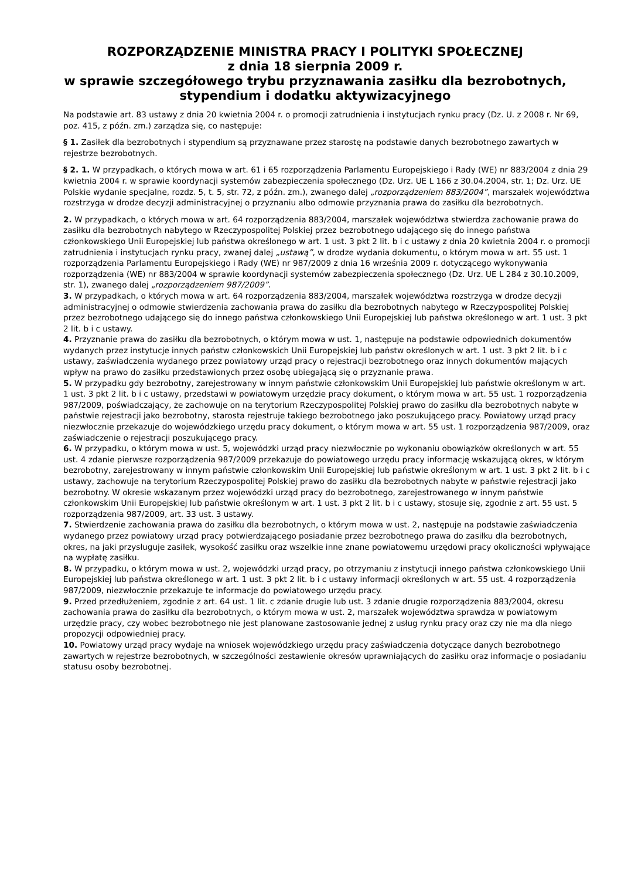ROZPORZĄDZENIE MINISTRA PRACY I POLITYKI SPOŁECZNEJ
z dnia 18 sierpnia 2009 r.
w sprawie szczegółowego trybu przyznawania zasiłku dla bezrobotnych, stypendium i dodatku aktywizacyjnego
Na podstawie art. 83 ustawy z dnia 20 kwietnia 2004 r. o promocji zatrudnienia i instytucjach rynku pracy (Dz. U. z 2008 r. Nr 69, poz. 415, z późn. zm.) zarządza się, co następuje:
§ 1. Zasiłek dla bezrobotnych i stypendium są przyznawane przez starostę na podstawie danych bezrobotnego zawartych w rejestrze bezrobotnych.
§ 2. 1. W przypadkach, o których mowa w art. 61 i 65 rozporządzenia Parlamentu Europejskiego i Rady (WE) nr 883/2004 z dnia 29 kwietnia 2004 r. w sprawie koordynacji systemów zabezpieczenia społecznego (Dz. Urz. UE L 166 z 30.04.2004, str. 1; Dz. Urz. UE Polskie wydanie specjalne, rozdz. 5, t. 5, str. 72, z późn. zm.), zwanego dalej „rozporządzeniem 883/2004”, marszałek województwa rozstrzyga w drodze decyzji administracyjnej o przyznaniu albo odmowie przyznania prawa do zasiłku dla bezrobotnych.
2. W przypadkach, o których mowa w art. 64 rozporządzenia 883/2004, marszałek województwa stwierdza zachowanie prawa do zasiłku dla bezrobotnych nabytego w Rzeczypospolitej Polskiej przez bezrobotnego udającego się do innego państwa członkowskiego Unii Europejskiej lub państwa określonego w art. 1 ust. 3 pkt 2 lit. b i c ustawy z dnia 20 kwietnia 2004 r. o promocji zatrudnienia i instytucjach rynku pracy, zwanej dalej „ustawą”, w drodze wydania dokumentu, o którym mowa w art. 55 ust. 1 rozporządzenia Parlamentu Europejskiego i Rady (WE) nr 987/2009 z dnia 16 września 2009 r. dotyczącego wykonywania rozporządzenia (WE) nr 883/2004 w sprawie koordynacji systemów zabezpieczenia społecznego (Dz. Urz. UE L 284 z 30.10.2009, str. 1), zwanego dalej „rozporządzeniem 987/2009”.
3. W przypadkach, o których mowa w art. 64 rozporządzenia 883/2004, marszałek województwa rozstrzyga w drodze decyzji administracyjnej o odmowie stwierdzenia zachowania prawa do zasiłku dla bezrobotnych nabytego w Rzeczypospolitej Polskiej przez bezrobotnego udającego się do innego państwa członkowskiego Unii Europejskiej lub państwa określonego w art. 1 ust. 3 pkt 2 lit. b i c ustawy.
4. Przyznanie prawa do zasiłku dla bezrobotnych, o którym mowa w ust. 1, następuje na podstawie odpowiednich dokumentów wydanych przez instytucje innych państw członkowskich Unii Europejskiej lub państw określonych w art. 1 ust. 3 pkt 2 lit. b i c ustawy, zaświadczenia wydanego przez powiatowy urząd pracy o rejestracji bezrobotnego oraz innych dokumentów mających wpływ na prawo do zasiłku przedstawionych przez osobę ubiegającą się o przyznanie prawa.
5. W przypadku gdy bezrobotny, zarejestrowany w innym państwie członkowskim Unii Europejskiej lub państwie określonym w art. 1 ust. 3 pkt 2 lit. b i c ustawy, przedstawi w powiatowym urzędzie pracy dokument, o którym mowa w art. 55 ust. 1 rozporządzenia 987/2009, poświadczający, że zachowuje on na terytorium Rzeczypospolitej Polskiej prawo do zasiłku dla bezrobotnych nabyte w państwie rejestracji jako bezrobotny, starosta rejestruje takiego bezrobotnego jako poszukującego pracy. Powiatowy urząd pracy niezwłocznie przekazuje do wojewódzkiego urzędu pracy dokument, o którym mowa w art. 55 ust. 1 rozporządzenia 987/2009, oraz zaświadczenie o rejestracji poszukującego pracy.
6. W przypadku, o którym mowa w ust. 5, wojewódzki urząd pracy niezwłocznie po wykonaniu obowiązków określonych w art. 55 ust. 4 zdanie pierwsze rozporządzenia 987/2009 przekazuje do powiatowego urzędu pracy informację wskazującą okres, w którym bezrobotny, zarejestrowany w innym państwie członkowskim Unii Europejskiej lub państwie określonym w art. 1 ust. 3 pkt 2 lit. b i c ustawy, zachowuje na terytorium Rzeczypospolitej Polskiej prawo do zasiłku dla bezrobotnych nabyte w państwie rejestracji jako bezrobotny. W okresie wskazanym przez wojewódzki urząd pracy do bezrobotnego, zarejestrowanego w innym państwie członkowskim Unii Europejskiej lub państwie określonym w art. 1 ust. 3 pkt 2 lit. b i c ustawy, stosuje się, zgodnie z art. 55 ust. 5 rozporządzenia 987/2009, art. 33 ust. 3 ustawy.
7. Stwierdzenie zachowania prawa do zasiłku dla bezrobotnych, o którym mowa w ust. 2, następuje na podstawie zaświadczenia wydanego przez powiatowy urząd pracy potwierdzającego posiadanie przez bezrobotnego prawa do zasiłku dla bezrobotnych, okres, na jaki przysługuje zasiłek, wysokość zasiłku oraz wszelkie inne znane powiatowemu urzędowi pracy okoliczności wpływające na wypłatę zasiłku.
8. W przypadku, o którym mowa w ust. 2, wojewódzki urząd pracy, po otrzymaniu z instytucji innego państwa członkowskiego Unii Europejskiej lub państwa określonego w art. 1 ust. 3 pkt 2 lit. b i c ustawy informacji określonych w art. 55 ust. 4 rozporządzenia 987/2009, niezwłocznie przekazuje te informacje do powiatowego urzędu pracy.
9. Przed przedłużeniem, zgodnie z art. 64 ust. 1 lit. c zdanie drugie lub ust. 3 zdanie drugie rozporządzenia 883/2004, okresu zachowania prawa do zasiłku dla bezrobotnych, o którym mowa w ust. 2, marszałek województwa sprawdza w powiatowym urzędzie pracy, czy wobec bezrobotnego nie jest planowane zastosowanie jednej z usług rynku pracy oraz czy nie ma dla niego propozycji odpowiedniej pracy.
10. Powiatowy urząd pracy wydaje na wniosek wojewódzkiego urzędu pracy zaświadczenia dotyczące danych bezrobotnego zawartych w rejestrze bezrobotnych, w szczególności zestawienie okresów uprawniających do zasiłku oraz informacje o posiadaniu statusu osoby bezrobotnej.